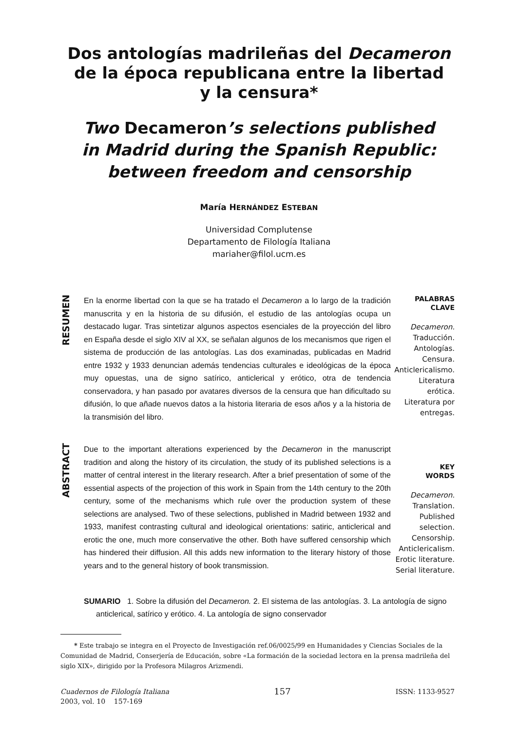Dos antologías madrileñas del Decameron
de la época republicana entre la libertad
y la censura*
Two Decameron’s selections published
in Madrid during the Spanish Republic:
between freedom and censorship
María HERNÁNDEZ ESTEBAN
Universidad Complutense
Departamento de Filología Italiana
mariaher@filol.ucm.es
RESUMEN
En la enorme libertad con la que se ha tratado el Decameron a lo largo de la tradición manuscrita y en la historia de su difusión, el estudio de las antologías ocupa un destacado lugar. Tras sintetizar algunos aspectos esenciales de la proyección del libro en España desde el siglo XIV al XX, se señalan algunos de los mecanismos que rigen el sistema de producción de las antologías. Las dos examinadas, publicadas en Madrid entre 1932 y 1933 denuncian además tendencias culturales e ideológicas de la época muy opuestas, una de signo satírico, anticlerical y erótico, otra de tendencia conservadora, y han pasado por avatares diversos de la censura que han dificultado su difusión, lo que añade nuevos datos a la historia literaria de esos años y a la historia de la transmisión del libro.
PALABRAS
CLAVE
Decameron.
Traducción.
Antologías.
Censura.
Anticlericalismo.
Literatura
erótica.
Literatura por
entregas.
ABSTRACT
Due to the important alterations experienced by the Decameron in the manuscript tradition and along the history of its circulation, the study of its published selections is a matter of central interest in the literary research. After a brief presentation of some of the essential aspects of the projection of this work in Spain from the 14th century to the 20th century, some of the mechanisms which rule over the production system of these selections are analysed. Two of these selections, published in Madrid between 1932 and 1933, manifest contrasting cultural and ideological orientations: satiric, anticlerical and erotic the one, much more conservative the other. Both have suffered censorship which has hindered their diffusion. All this adds new information to the literary history of those years and to the general history of book transmission.
KEY
WORDS
Decameron.
Translation.
Published
selection.
Censorship.
Anticlericalism.
Erotic literature.
Serial literature.
SUMARIO 1. Sobre la difusión del Decameron. 2. El sistema de las antologías. 3. La antología de signo anticlerical, satírico y erótico. 4. La antología de signo conservador
* Este trabajo se integra en el Proyecto de Investigación ref.06/0025/99 en Humanidades y Ciencias Sociales de la Comunidad de Madrid, Conserjería de Educación, sobre «La formación de la sociedad lectora en la prensa madrileña del siglo XIX», dirigido por la Profesora Milagros Arizmendi.
Cuadernos de Filología Italiana
2003, vol. 10 157-169
157
ISSN: 1133-9527